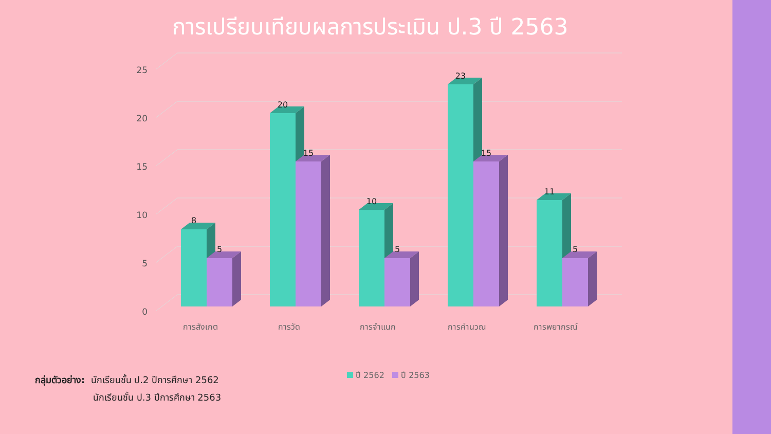การเปรียบเทียบผลการประเมิน ป.3 ปี 2563
0
5
10
15
20
25
8
5
20
15
10
5
23
15
11
5
การสังเกต
การวัด
การจำแนก
การคำนวณ
การพยากรณ์
ปี 2562 ปี 2563
กลุ่มตัวอย่าง: นักเรียนชั้น ป.2 ปีการศึกษา 2562
นักเรียนชั้น ป.3 ปีการศึกษา 2563